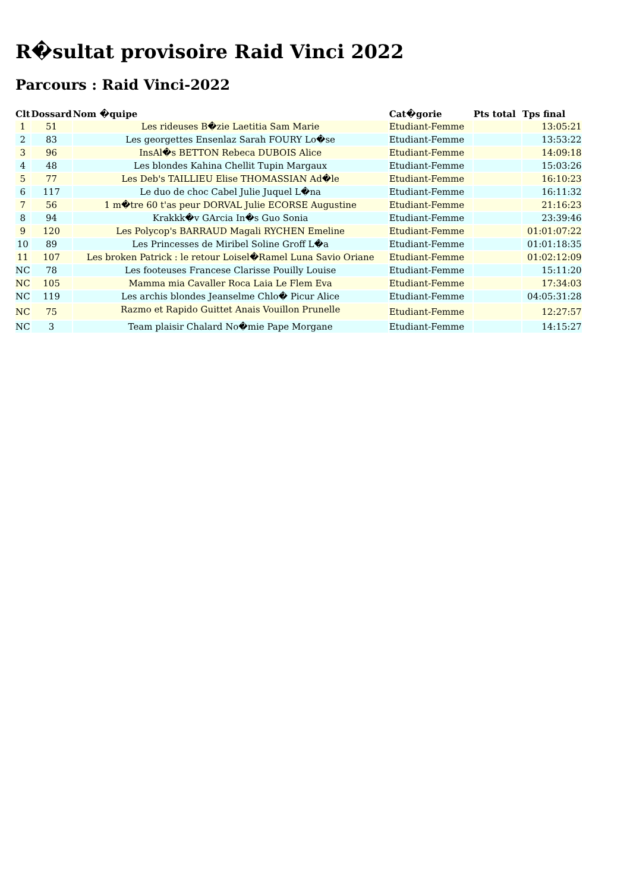R�sultat provisoire Raid Vinci 2022
Parcours : Raid Vinci-2022
| Clt | Dossard | Nom �quipe | Cat�gorie | Pts total | Tps final |
| --- | --- | --- | --- | --- | --- |
| 1 | 51 | Les rideuses B�zie Laetitia Sam Marie | Etudiant-Femme | | 13:05:21 |
| 2 | 83 | Les georgettes Ensenlaz Sarah FOURY Lo�se | Etudiant-Femme | | 13:53:22 |
| 3 | 96 | InsAl�s BETTON Rebeca DUBOIS Alice | Etudiant-Femme | | 14:09:18 |
| 4 | 48 | Les blondes Kahina Chellit Tupin Margaux | Etudiant-Femme | | 15:03:26 |
| 5 | 77 | Les Deb's TAILLIEU Elise THOMASSIAN Ad�le | Etudiant-Femme | | 16:10:23 |
| 6 | 117 | Le duo de choc Cabel Julie Juquel L�na | Etudiant-Femme | | 16:11:32 |
| 7 | 56 | 1 m�tre 60 t'as peur DORVAL Julie ECORSE Augustine | Etudiant-Femme | | 21:16:23 |
| 8 | 94 | Krakkk�v GArcia In�s Guo Sonia | Etudiant-Femme | | 23:39:46 |
| 9 | 120 | Les Polycop's BARRAUD Magali RYCHEN Emeline | Etudiant-Femme | | 01:01:07:22 |
| 10 | 89 | Les Princesses de Miribel Soline Groff L�a | Etudiant-Femme | | 01:01:18:35 |
| 11 | 107 | Les broken Patrick : le retour Loisel�Ramel Luna Savio Oriane | Etudiant-Femme | | 01:02:12:09 |
| NC | 78 | Les footeuses Francese Clarisse Pouilly Louise | Etudiant-Femme | | 15:11:20 |
| NC | 105 | Mamma mia Cavaller Roca Laia Le Flem Eva | Etudiant-Femme | | 17:34:03 |
| NC | 119 | Les archis blondes Jeanselme Chlo� Picur Alice | Etudiant-Femme | | 04:05:31:28 |
| NC | 75 | Razmo et Rapido Guittet Anais Vouillon Prunelle | Etudiant-Femme | | 12:27:57 |
| NC | 3 | Team plaisir Chalard No�mie Pape Morgane | Etudiant-Femme | | 14:15:27 |